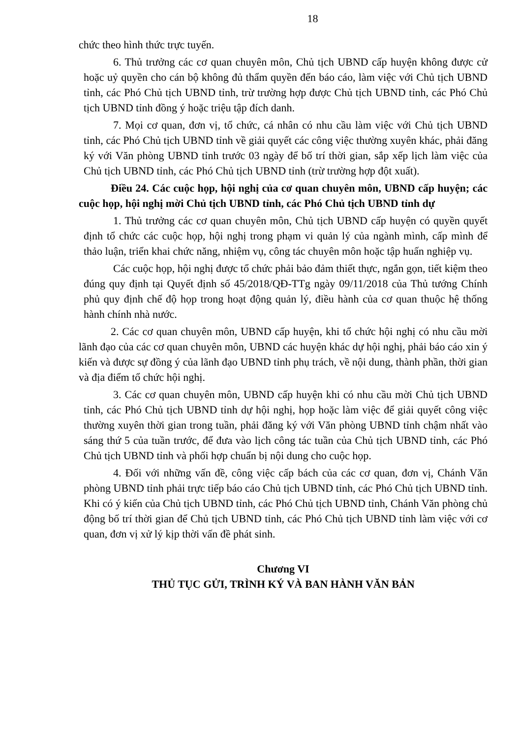18
chức theo hình thức trực tuyến.
6. Thủ trưởng các cơ quan chuyên môn, Chủ tịch UBND cấp huyện không được cử hoặc uỷ quyền cho cán bộ không đủ thẩm quyền đến báo cáo, làm việc với Chủ tịch UBND tỉnh, các Phó Chủ tịch UBND tỉnh, trừ trường hợp được Chủ tịch UBND tỉnh, các Phó Chủ tịch UBND tỉnh đồng ý hoặc triệu tập đích danh.
7. Mọi cơ quan, đơn vị, tổ chức, cá nhân có nhu cầu làm việc với Chủ tịch UBND tỉnh, các Phó Chủ tịch UBND tỉnh về giải quyết các công việc thường xuyên khác, phải đăng ký với Văn phòng UBND tỉnh trước 03 ngày để bố trí thời gian, sắp xếp lịch làm việc của Chủ tịch UBND tỉnh, các Phó Chủ tịch UBND tỉnh (trừ trường hợp đột xuất).
Điều 24. Các cuộc họp, hội nghị của cơ quan chuyên môn, UBND cấp huyện; các cuộc họp, hội nghị mời Chủ tịch UBND tỉnh, các Phó Chủ tịch UBND tỉnh dự
1. Thủ trưởng các cơ quan chuyên môn, Chủ tịch UBND cấp huyện có quyền quyết định tổ chức các cuộc họp, hội nghị trong phạm vi quản lý của ngành mình, cấp mình để thảo luận, triển khai chức năng, nhiệm vụ, công tác chuyên môn hoặc tập huấn nghiệp vụ.
Các cuộc họp, hội nghị được tổ chức phải bảo đảm thiết thực, ngắn gọn, tiết kiệm theo đúng quy định tại Quyết định số 45/2018/QĐ-TTg ngày 09/11/2018 của Thủ tướng Chính phủ quy định chế độ họp trong hoạt động quản lý, điều hành của cơ quan thuộc hệ thống hành chính nhà nước.
2. Các cơ quan chuyên môn, UBND cấp huyện, khi tổ chức hội nghị có nhu cầu mời lãnh đạo của các cơ quan chuyên môn, UBND các huyện khác dự hội nghị, phải báo cáo xin ý kiến và được sự đồng ý của lãnh đạo UBND tỉnh phụ trách, về nội dung, thành phần, thời gian và địa điểm tổ chức hội nghị.
3. Các cơ quan chuyên môn, UBND cấp huyện khi có nhu cầu mời Chủ tịch UBND tỉnh, các Phó Chủ tịch UBND tỉnh dự hội nghị, họp hoặc làm việc để giải quyết công việc thường xuyên thời gian trong tuần, phải đăng ký với Văn phòng UBND tỉnh chậm nhất vào sáng thứ 5 của tuần trước, để đưa vào lịch công tác tuần của Chủ tịch UBND tỉnh, các Phó Chủ tịch UBND tỉnh và phối hợp chuẩn bị nội dung cho cuộc họp.
4. Đối với những vấn đề, công việc cấp bách của các cơ quan, đơn vị, Chánh Văn phòng UBND tỉnh phải trực tiếp báo cáo Chủ tịch UBND tỉnh, các Phó Chủ tịch UBND tỉnh. Khi có ý kiến của Chủ tịch UBND tỉnh, các Phó Chủ tịch UBND tỉnh, Chánh Văn phòng chủ động bố trí thời gian để Chủ tịch UBND tỉnh, các Phó Chủ tịch UBND tỉnh làm việc với cơ quan, đơn vị xử lý kịp thời vấn đề phát sinh.
Chương VI
THỦ TỤC GỬI, TRÌNH KÝ VÀ BAN HÀNH VĂN BẢN